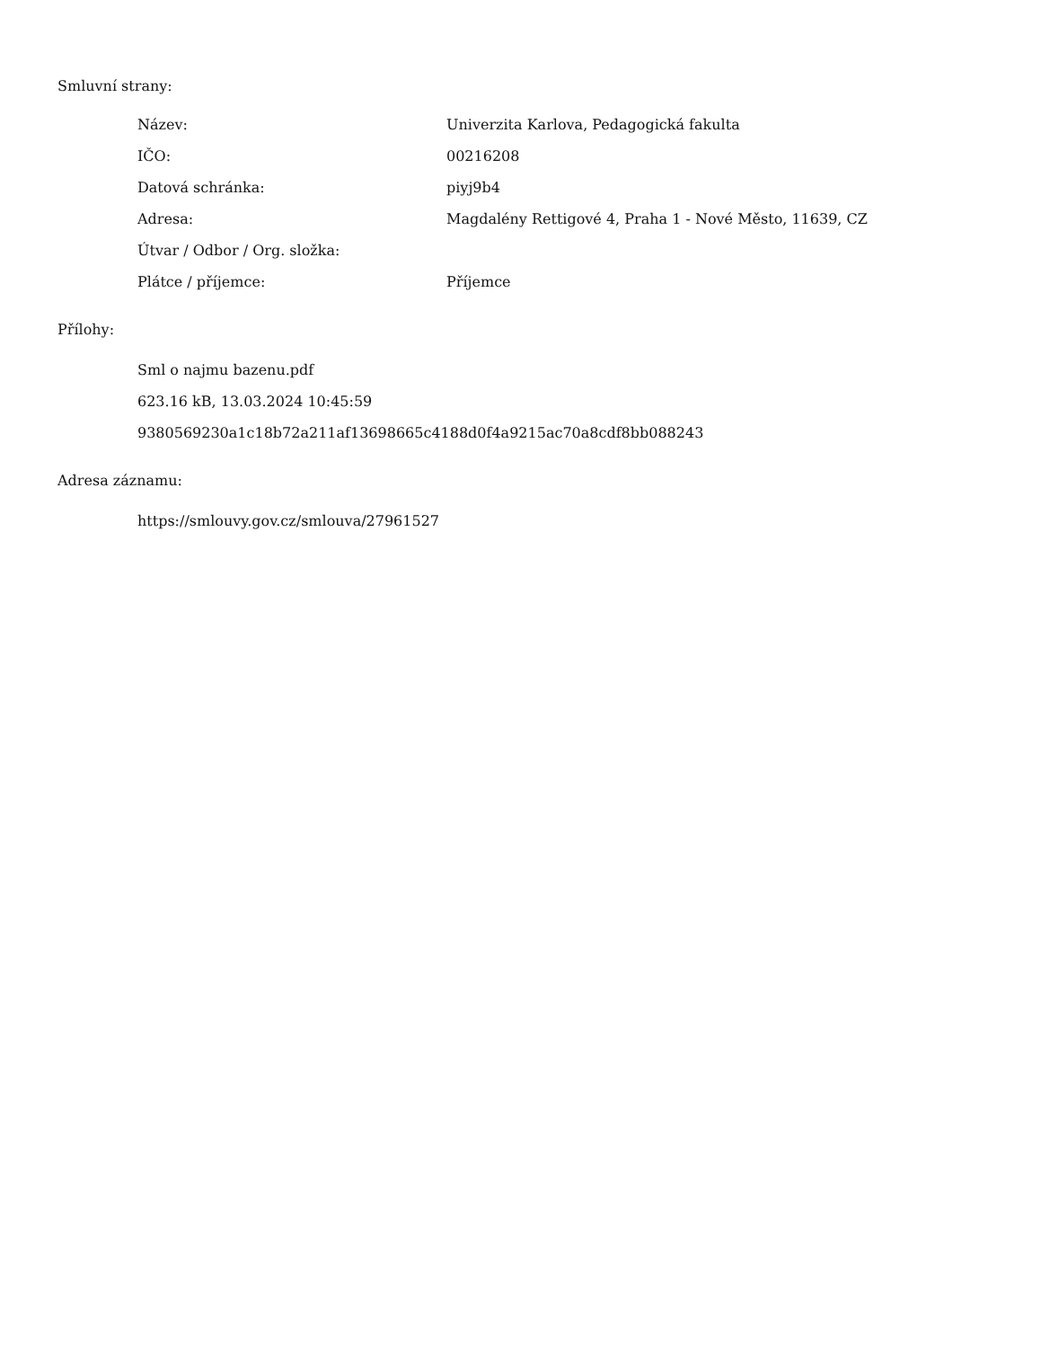Smluvní strany:
| Název: | Univerzita Karlova, Pedagogická fakulta |
| IČO: | 00216208 |
| Datová schránka: | piyj9b4 |
| Adresa: | Magdalény Rettigové 4, Praha 1 - Nové Město, 11639, CZ |
| Útvar / Odbor / Org. složka: | |
| Plátce / příjemce: | Příjemce |
Přílohy:
Sml o najmu bazenu.pdf
623.16 kB, 13.03.2024 10:45:59
9380569230a1c18b72a211af13698665c4188d0f4a9215ac70a8cdf8bb088243
Adresa záznamu:
https://smlouvy.gov.cz/smlouva/27961527